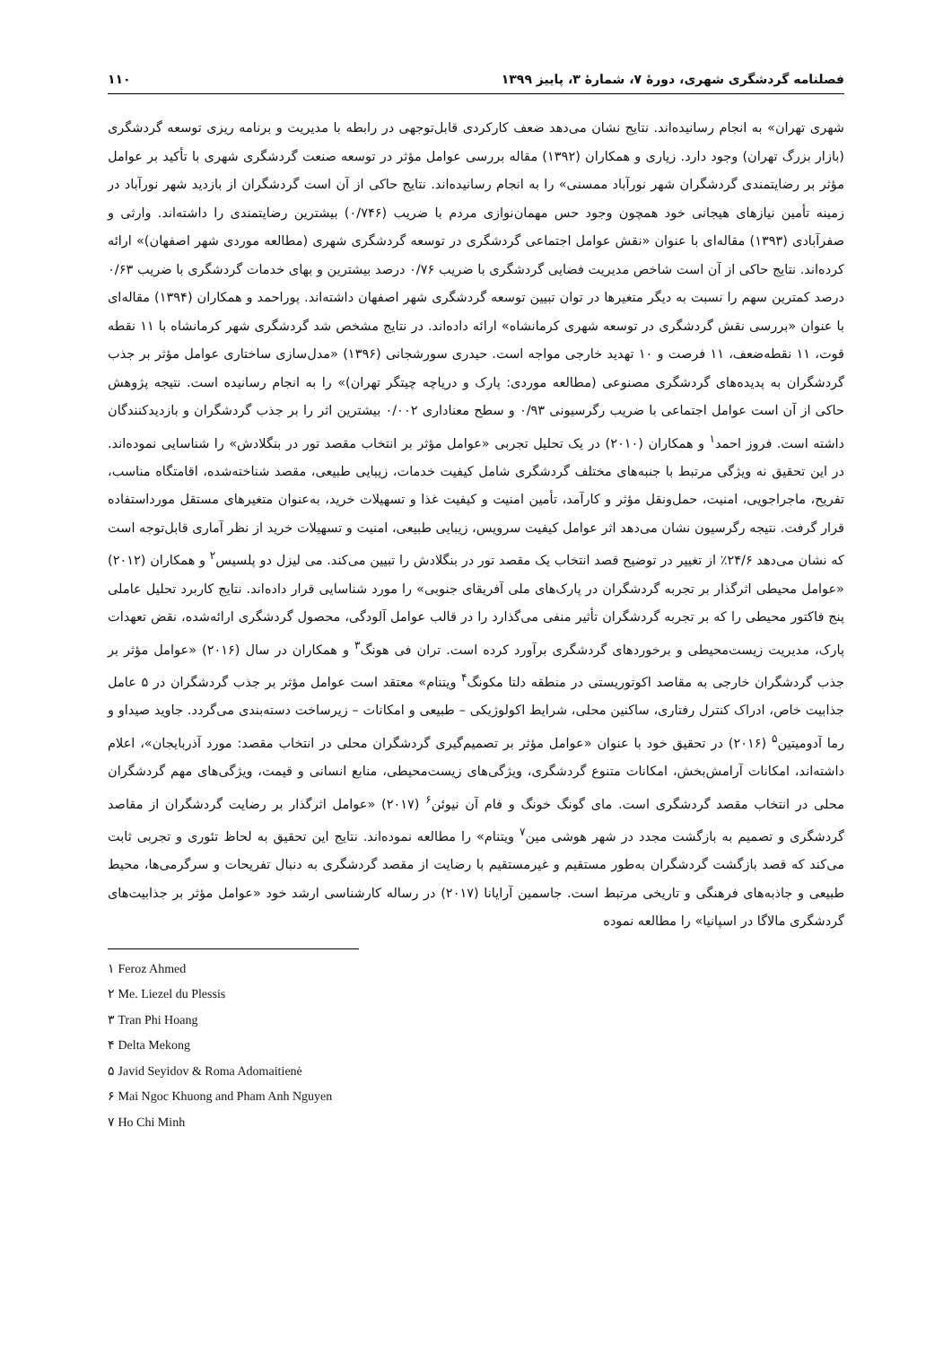فصلنامه گردشگری شهری، دورهٔ ۷، شمارهٔ ۳، پاییز ۱۳۹۹ ۱۱۰
شهری تهران» به انجام رسانیده‌اند. نتایج نشان می‌دهد ضعف کارکردی قابل‌توجهی در رابطه با مدیریت و برنامه ریزی توسعه گردشگری (بازار بزرگ تهران) وجود دارد. زیاری و همکاران (۱۳۹۲) مقاله بررسی عوامل مؤثر در توسعه صنعت گردشگری شهری با تأکید بر عوامل مؤثر بر رضایتمندی گردشگران شهر نورآباد ممسنی» را به انجام رسانیده‌اند. نتایج حاکی از آن است گردشگران از بازدید شهر نورآباد در زمینه تأمین نیازهای هیجانی خود همچون وجود حس مهمان‌نوازی مردم با ضریب (۰/۷۴۶) بیشترین رضایتمندی را داشته‌اند. وارثی و صفرآبادی (۱۳۹۳) مقاله‌ای با عنوان «نقش عوامل اجتماعی گردشگری در توسعه گردشگری شهری (مطالعه موردی شهر اصفهان)» ارائه کرده‌اند. نتایج حاکی از آن است شاخص مدیریت فضایی گردشگری با ضریب ۰/۷۶ درصد بیشترین و بهای خدمات گردشگری با ضریب ۰/۶۳ درصد کمترین سهم را نسبت به دیگر متغیرها در توان تبیین توسعه گردشگری شهر اصفهان داشته‌اند. پوراحمد و همکاران (۱۳۹۴) مقاله‌ای با عنوان «بررسی نقش گردشگری در توسعه شهری کرمانشاه» ارائه داده‌اند. در نتایج مشخص شد گردشگری شهر کرمانشاه با ۱۱ نقطه قوت، ۱۱ نقطه‌ضعف، ۱۱ فرصت و ۱۰ تهدید خارجی مواجه است. حیدری سورشجانی (۱۳۹۶) «مدل‌سازی ساختاری عوامل مؤثر بر جذب گردشگران به پدیده‌های گردشگری مصنوعی (مطالعه موردی: پارک و دریاچه چیتگر تهران)» را به انجام رسانیده است. نتیجه پژوهش حاکی از آن است عوامل اجتماعی با ضریب رگرسیونی ۰/۹۳ و سطح معناداری ۰/۰۰۲ بیشترین اثر را بر جذب گردشگران و بازدیدکنندگان داشته است. فروز احمد<sup>۱</sup> و همکاران (۲۰۱۰) در یک تحلیل تجربی «عوامل مؤثر بر انتخاب مقصد تور در بنگلادش» را شناسایی نموده‌اند. در این تحقیق نه ویژگی مرتبط با جنبه‌های مختلف گردشگری شامل کیفیت خدمات، زیبایی طبیعی، مقصد شناخته‌شده، اقامتگاه مناسب، تفریح، ماجراجویی، امنیت، حمل‌ونقل مؤثر و کارآمد، تأمین امنیت و کیفیت غذا و تسهیلات خرید، به‌عنوان متغیرهای مستقل مورداستفاده قرار گرفت. نتیجه رگرسیون نشان می‌دهد اثر عوامل کیفیت سرویس، زیبایی طبیعی، امنیت و تسهیلات خرید از نظر آماری قابل‌توجه است که نشان می‌دهد ۲۴/۶٪ از تغییر در توضیح قصد انتخاب یک مقصد تور در بنگلادش را تبیین می‌کند. می لیزل دو پلسیس<sup>۲</sup> و همکاران (۲۰۱۲) «عوامل محیطی اثرگذار بر تجربه گردشگران در پارک‌های ملی آفریقای جنوبی» را مورد شناسایی قرار داده‌اند. نتایج کاربرد تحلیل عاملی پنج فاکتور محیطی را که بر تجربه گردشگران تأثیر منفی می‌گذارد را در قالب عوامل آلودگی، محصول گردشگری ارائه‌شده، نقض تعهدات پارک، مدیریت زیست‌محیطی و برخوردهای گردشگری برآورد کرده است. تران فی هونگ<sup>۳</sup> و همکاران در سال (۲۰۱۶) «عوامل مؤثر بر جذب گردشگران خارجی به مقاصد اکوتوریستی در منطقه دلتا مکونگ<sup>۴</sup> ویتنام» معتقد است عوامل مؤثر بر جذب گردشگران در ۵ عامل جذابیت خاص، ادراک کنترل رفتاری، ساکنین محلی، شرایط اکولوژیکی – طبیعی و امکانات – زیرساخت دسته‌بندی می‌گردد. جاوید صیداو و رما آدومیتین<sup>۵</sup> (۲۰۱۶) در تحقیق خود با عنوان «عوامل مؤثر بر تصمیم‌گیری گردشگران محلی در انتخاب مقصد: مورد آذربایجان»، اعلام داشته‌اند، امکانات آرامش‌بخش، امکانات متنوع گردشگری، ویژگی‌های زیست‌محیطی، منابع انسانی و قیمت، ویژگی‌های مهم گردشگران محلی در انتخاب مقصد گردشگری است. مای گونگ خونگ و فام آن نیوئن<sup>۶</sup> (۲۰۱۷) «عوامل اثرگذار بر رضایت گردشگران از مقاصد گردشگری و تصمیم به بازگشت مجدد در شهر هوشی مین<sup>۷</sup> ویتنام» را مطالعه نموده‌اند. نتایج این تحقیق به لحاظ تئوری و تجربی ثابت می‌کند که قصد بازگشت گردشگران به‌طور مستقیم و غیرمستقیم با رضایت از مقصد گردشگری به دنبال تفریحات و سرگرمی‌ها، محیط طبیعی و جاذبه‌های فرهنگی و تاریخی مرتبط است. جاسمین آرایانا (۲۰۱۷) در رساله کارشناسی ارشد خود «عوامل مؤثر بر جذابیت‌های گردشگری مالاگا در اسپانیا» را مطالعه نموده
۱ Feroz Ahmed
۲ Me. Liezel du Plessis
۳ Tran Phi Hoang
۴ Delta Mekong
۵ Javid Seyidov & Roma Adomaitienė
۶ Mai Ngoc Khuong and Pham Anh Nguyen
۷ Ho Chi Minh